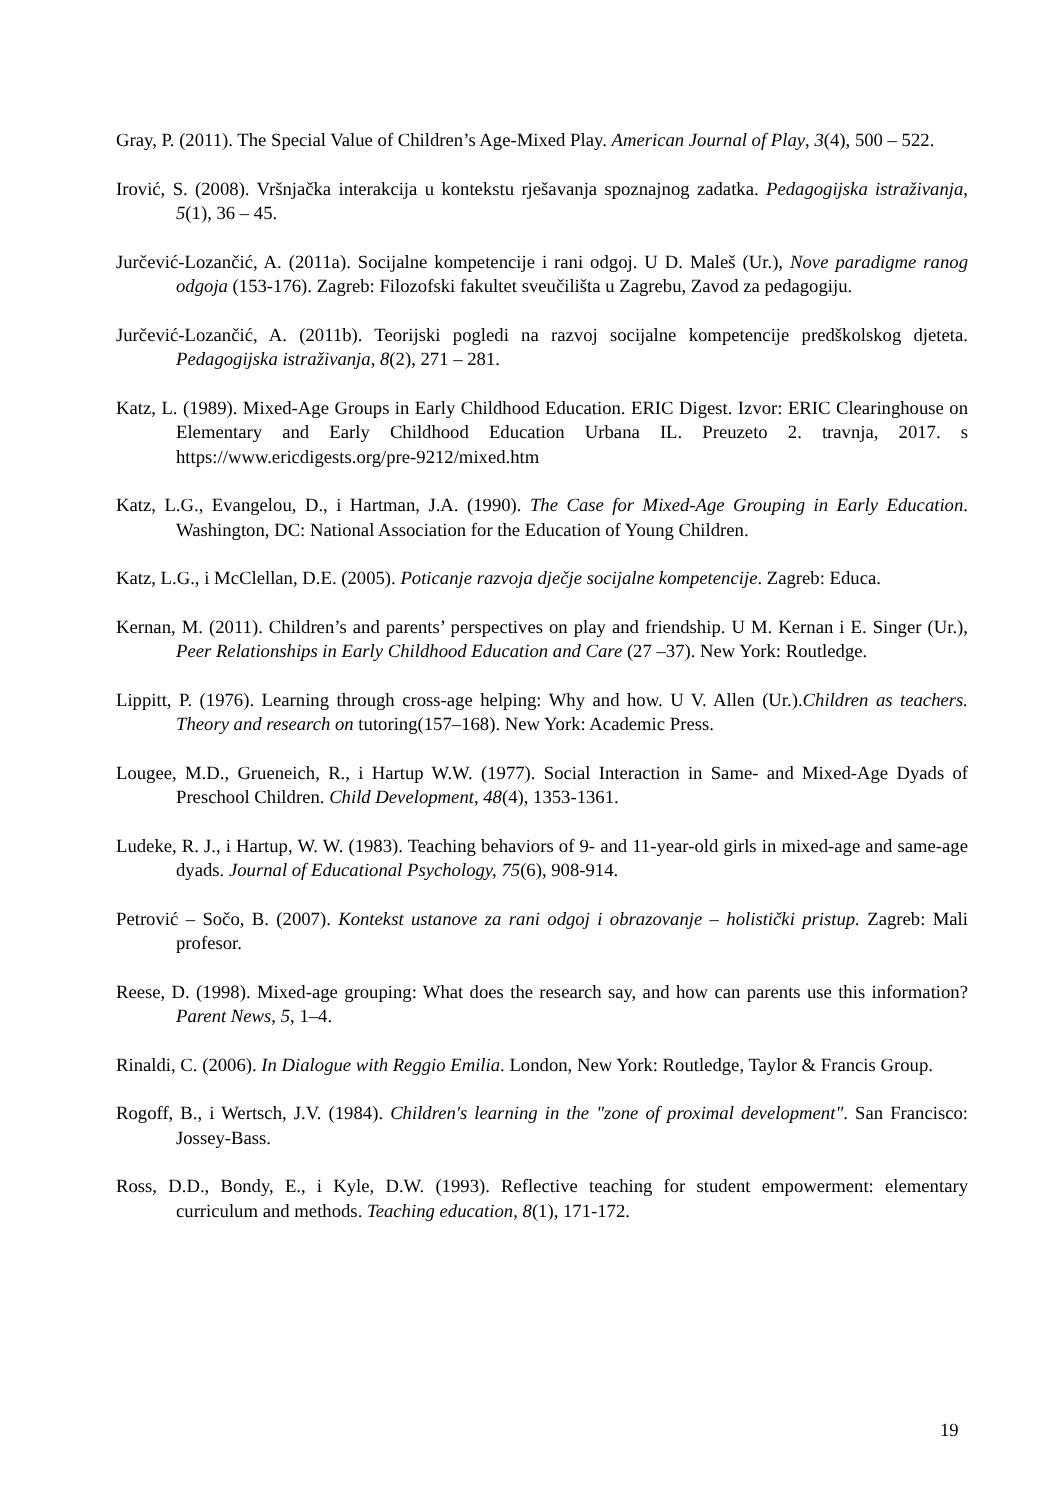Gray, P. (2011). The Special Value of Children’s Age-Mixed Play. American Journal of Play, 3(4), 500 – 522.
Irović, S. (2008). Vršnjačka interakcija u kontekstu rješavanja spoznajnog zadatka. Pedagogijska istraživanja, 5(1), 36 – 45.
Jurčević-Lozančić, A. (2011a). Socijalne kompetencije i rani odgoj. U D. Maleš (Ur.), Nove paradigme ranog odgoja (153-176). Zagreb: Filozofski fakultet sveučilišta u Zagrebu, Zavod za pedagogiju.
Jurčević-Lozančić, A. (2011b). Teorijski pogledi na razvoj socijalne kompetencije predškolskog djeteta. Pedagogijska istraživanja, 8(2), 271 – 281.
Katz, L. (1989). Mixed-Age Groups in Early Childhood Education. ERIC Digest. Izvor: ERIC Clearinghouse on Elementary and Early Childhood Education Urbana IL. Preuzeto 2. travnja, 2017. s https://www.ericdigests.org/pre-9212/mixed.htm
Katz, L.G., Evangelou, D., i Hartman, J.A. (1990). The Case for Mixed-Age Grouping in Early Education. Washington, DC: National Association for the Education of Young Children.
Katz, L.G., i McClellan, D.E. (2005). Poticanje razvoja dječje socijalne kompetencije. Zagreb: Educa.
Kernan, M. (2011). Children’s and parents’ perspectives on play and friendship. U M. Kernan i E. Singer (Ur.), Peer Relationships in Early Childhood Education and Care (27 –37). New York: Routledge.
Lippitt, P. (1976). Learning through cross-age helping: Why and how. U V. Allen (Ur.).Children as teachers. Theory and research on tutoring(157–168). New York: Academic Press.
Lougee, M.D., Grueneich, R., i Hartup W.W. (1977). Social Interaction in Same- and Mixed-Age Dyads of Preschool Children. Child Development, 48(4), 1353-1361.
Ludeke, R. J., i Hartup, W. W. (1983). Teaching behaviors of 9- and 11-year-old girls in mixed-age and same-age dyads. Journal of Educational Psychology, 75(6), 908-914.
Petrović – Sočo, B. (2007). Kontekst ustanove za rani odgoj i obrazovanje – holistički pristup. Zagreb: Mali profesor.
Reese, D. (1998). Mixed-age grouping: What does the research say, and how can parents use this information? Parent News, 5, 1–4.
Rinaldi, C. (2006). In Dialogue with Reggio Emilia. London, New York: Routledge, Taylor & Francis Group.
Rogoff, B., i Wertsch, J.V. (1984). Children's learning in the "zone of proximal development". San Francisco: Jossey-Bass.
Ross, D.D., Bondy, E., i Kyle, D.W. (1993). Reflective teaching for student empowerment: elementary curriculum and methods. Teaching education, 8(1), 171-172.
19